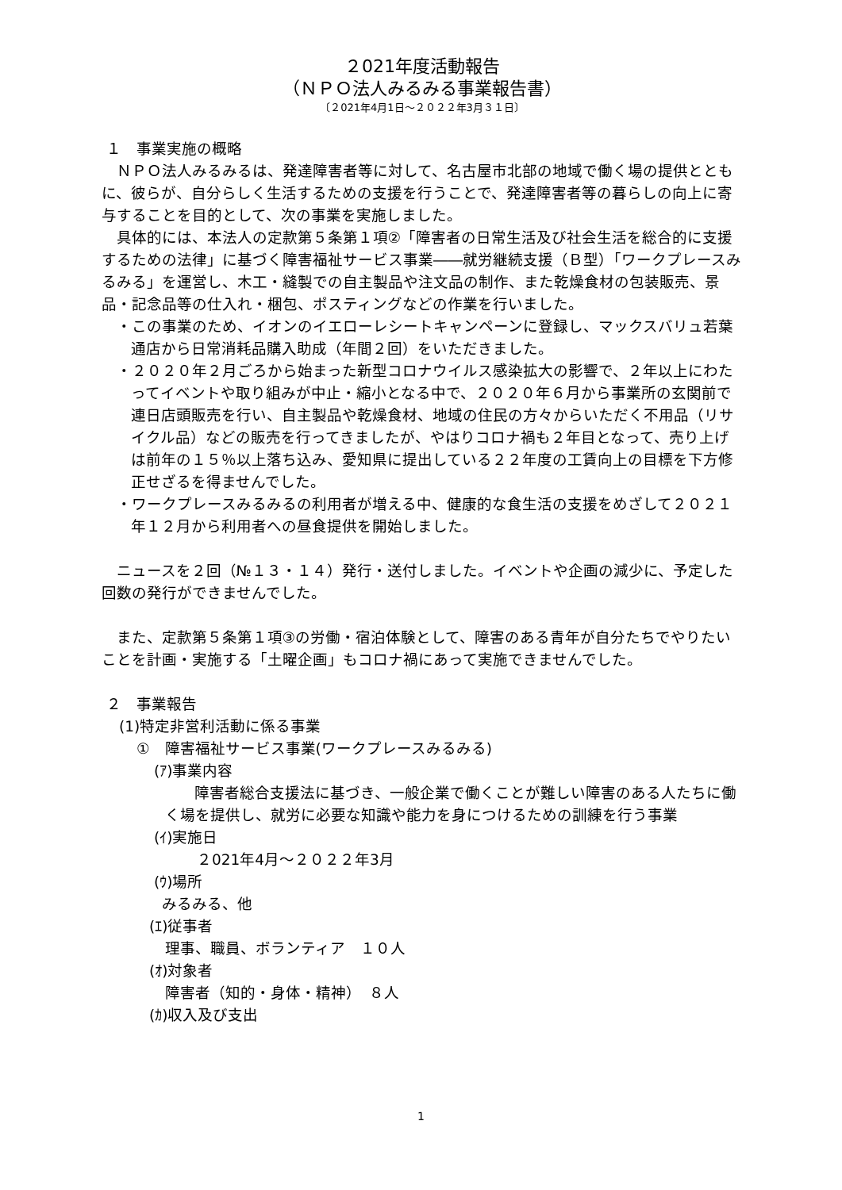２021年度活動報告
（ＮＰＯ法人みるみる事業報告書）
〔２021年4月1日～２０２２年3月３１日〕
１　事業実施の概略
ＮＰＯ法人みるみるは、発達障害者等に対して、名古屋市北部の地域で働く場の提供とともに、彼らが、自分らしく生活するための支援を行うことで、発達障害者等の暮らしの向上に寄与することを目的として、次の事業を実施しました。
具体的には、本法人の定款第５条第１項②「障害者の日常生活及び社会生活を総合的に支援するための法律」に基づく障害福祉サービス事業――就労継続支援（Ｂ型）「ワークプレースみるみる」を運営し、木工・縫製での自主製品や注文品の制作、また乾燥食材の包装販売、景品・記念品等の仕入れ・梱包、ポスティングなどの作業を行いました。
・この事業のため、イオンのイエローレシートキャンペーンに登録し、マックスバリュ若葉通店から日常消耗品購入助成（年間２回）をいただきました。
・２０２０年２月ごろから始まった新型コロナウイルス感染拡大の影響で、２年以上にわたってイベントや取り組みが中止・縮小となる中で、２０２０年６月から事業所の玄関前で連日店頭販売を行い、自主製品や乾燥食材、地域の住民の方々からいただく不用品（リサイクル品）などの販売を行ってきましたが、やはりコロナ禍も２年目となって、売り上げは前年の１５％以上落ち込み、愛知県に提出している２２年度の工賃向上の目標を下方修正せざるを得ませんでした。
・ワークプレースみるみるの利用者が増える中、健康的な食生活の支援をめざして２０２１年１２月から利用者への昼食提供を開始しました。
ニュースを２回（№１３・１４）発行・送付しました。イベントや企画の減少に、予定した回数の発行ができませんでした。
また、定款第５条第１項③の労働・宿泊体験として、障害のある青年が自分たちでやりたいことを計画・実施する「土曜企画」もコロナ禍にあって実施できませんでした。
２　事業報告
(1)特定非営利活動に係る事業
①　障害福祉サービス事業(ワークプレースみるみる)
(ｱ)事業内容
障害者総合支援法に基づき、一般企業で働くことが難しい障害のある人たちに働く場を提供し、就労に必要な知識や能力を身につけるための訓練を行う事業
(ｲ)実施日
２021年4月～２０２２年3月
(ｳ)場所
みるみる、他
(ｴ)従事者
理事、職員、ボランティア　１０人
(ｵ)対象者
障害者（知的・身体・精神）　８人
(ｶ)収入及び支出
1